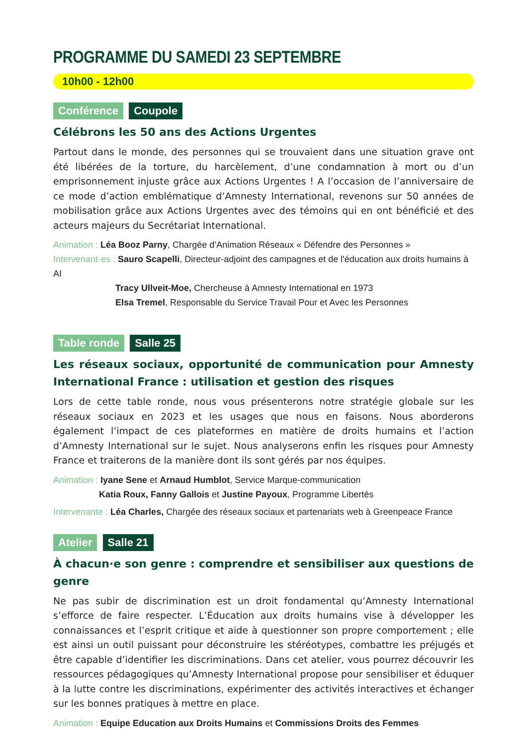PROGRAMME DU SAMEDI 23 SEPTEMBRE
10h00 - 12h00
Conférence Coupole
Célébrons les 50 ans des Actions Urgentes
Partout dans le monde, des personnes qui se trouvaient dans une situation grave ont été libérées de la torture, du harcèlement, d’une condamnation à mort ou d’un emprisonnement injuste grâce aux Actions Urgentes ! A l’occasion de l’anniversaire de ce mode d’action emblématique d’Amnesty International, revenons sur 50 années de mobilisation grâce aux Actions Urgentes avec des témoins qui en ont bénéficié et des acteurs majeurs du Secrétariat International.
Animation : Léa Booz Parny, Chargée d’Animation Réseaux « Défendre des Personnes »
Intervenant·es : Sauro Scapelli, Directeur-adjoint des campagnes et de l'éducation aux droits humains à AI
Tracy Ullveit-Moe, Chercheuse à Amnesty International en 1973
Elsa Tremel, Responsable du Service Travail Pour et Avec les Personnes
Table ronde Salle 25
Les réseaux sociaux, opportunité de communication pour Amnesty International France : utilisation et gestion des risques
Lors de cette table ronde, nous vous présenterons notre stratégie globale sur les réseaux sociaux en 2023 et les usages que nous en faisons. Nous aborderons également l’impact de ces plateformes en matière de droits humains et l’action d’Amnesty International sur le sujet. Nous analyserons enfin les risques pour Amnesty France et traiterons de la manière dont ils sont gérés par nos équipes.
Animation : Iyane Sene et Arnaud Humblot, Service Marque-communication
Katia Roux, Fanny Gallois et Justine Payoux, Programme Libertés
Intervenante : Léa Charles, Chargée des réseaux sociaux et partenariats web à Greenpeace France
Atelier Salle 21
À chacun·e son genre : comprendre et sensibiliser aux questions de genre
Ne pas subir de discrimination est un droit fondamental qu’Amnesty International s’efforce de faire respecter. L’Éducation aux droits humains vise à développer les connaissances et l’esprit critique et aide à questionner son propre comportement ; elle est ainsi un outil puissant pour déconstruire les stéréotypes, combattre les préjugés et être capable d’identifier les discriminations. Dans cet atelier, vous pourrez découvrir les ressources pédagogiques qu’Amnesty International propose pour sensibiliser et éduquer à la lutte contre les discriminations, expérimenter des activités interactives et échanger sur les bonnes pratiques à mettre en place.
Animation : Equipe Education aux Droits Humains et Commissions Droits des Femmes